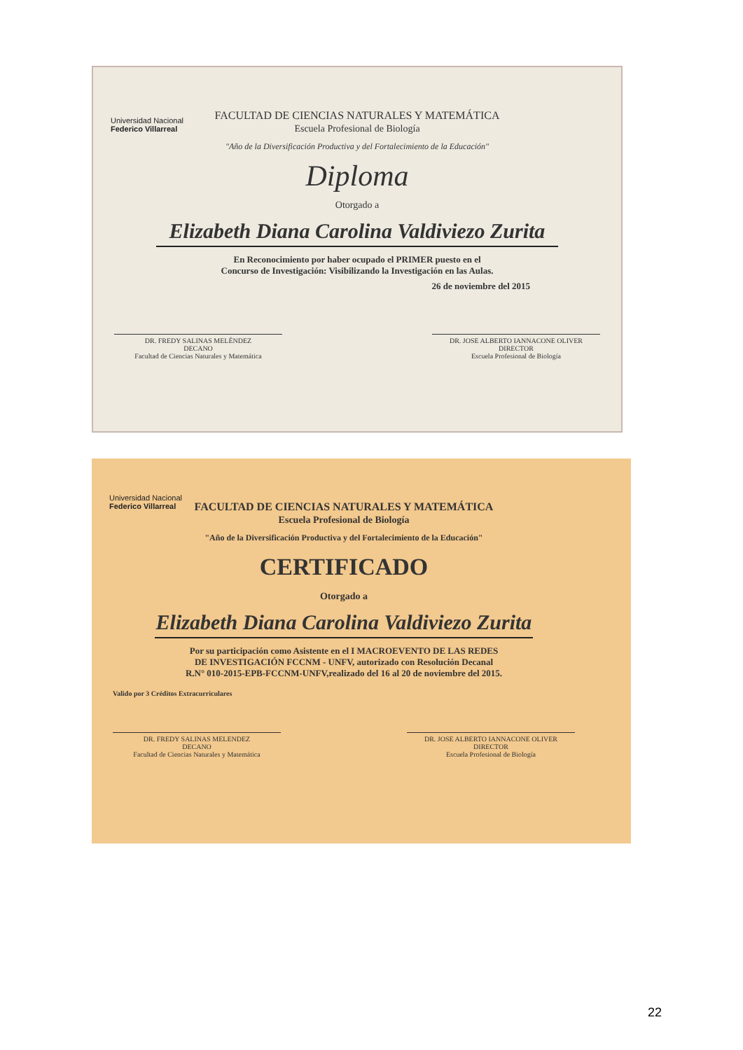Universidad Nacional
Federico Villarreal
FACULTAD DE CIENCIAS NATURALES Y MATEMÁTICA
Escuela Profesional de Biología
"Año de la Diversificación Productiva y del Fortalecimiento de la Educación"
Diploma
Otorgado a
Elizabeth Diana Carolina Valdiviezo Zurita
En Reconocimiento por haber ocupado el PRIMER puesto en el
Concurso de Investigación: Visibilizando la Investigación en las Aulas.
26 de noviembre del 2015
DR. FREDY SALINAS MELÉNDEZ
DECANO
Facultad de Ciencias Naturales y Matemática
DR. JOSE ALBERTO IANNACONE OLIVER
DIRECTOR
Escuela Profesional de Biología
Universidad Nacional
Federico Villarreal
FACULTAD DE CIENCIAS NATURALES Y MATEMÁTICA
Escuela Profesional de Biología
"Año de la Diversificación Productiva y del Fortalecimiento de la Educación"
CERTIFICADO
Otorgado a
Elizabeth Diana Carolina Valdiviezo Zurita
Por su participación como Asistente en el I MACROEVENTO DE LAS REDES
DE INVESTIGACIÓN FCCNM - UNFV, autorizado con Resolución Decanal
R.N° 010-2015-EPB-FCCNM-UNFV,realizado del 16 al 20 de noviembre del 2015.
Valido por 3 Créditos Extracurriculares
DR. FREDY SALINAS MELENDEZ
DECANO
Facultad de Ciencias Naturales y Matemática
DR. JOSE ALBERTO IANNACONE OLIVER
DIRECTOR
Escuela Profesional de Biología
22